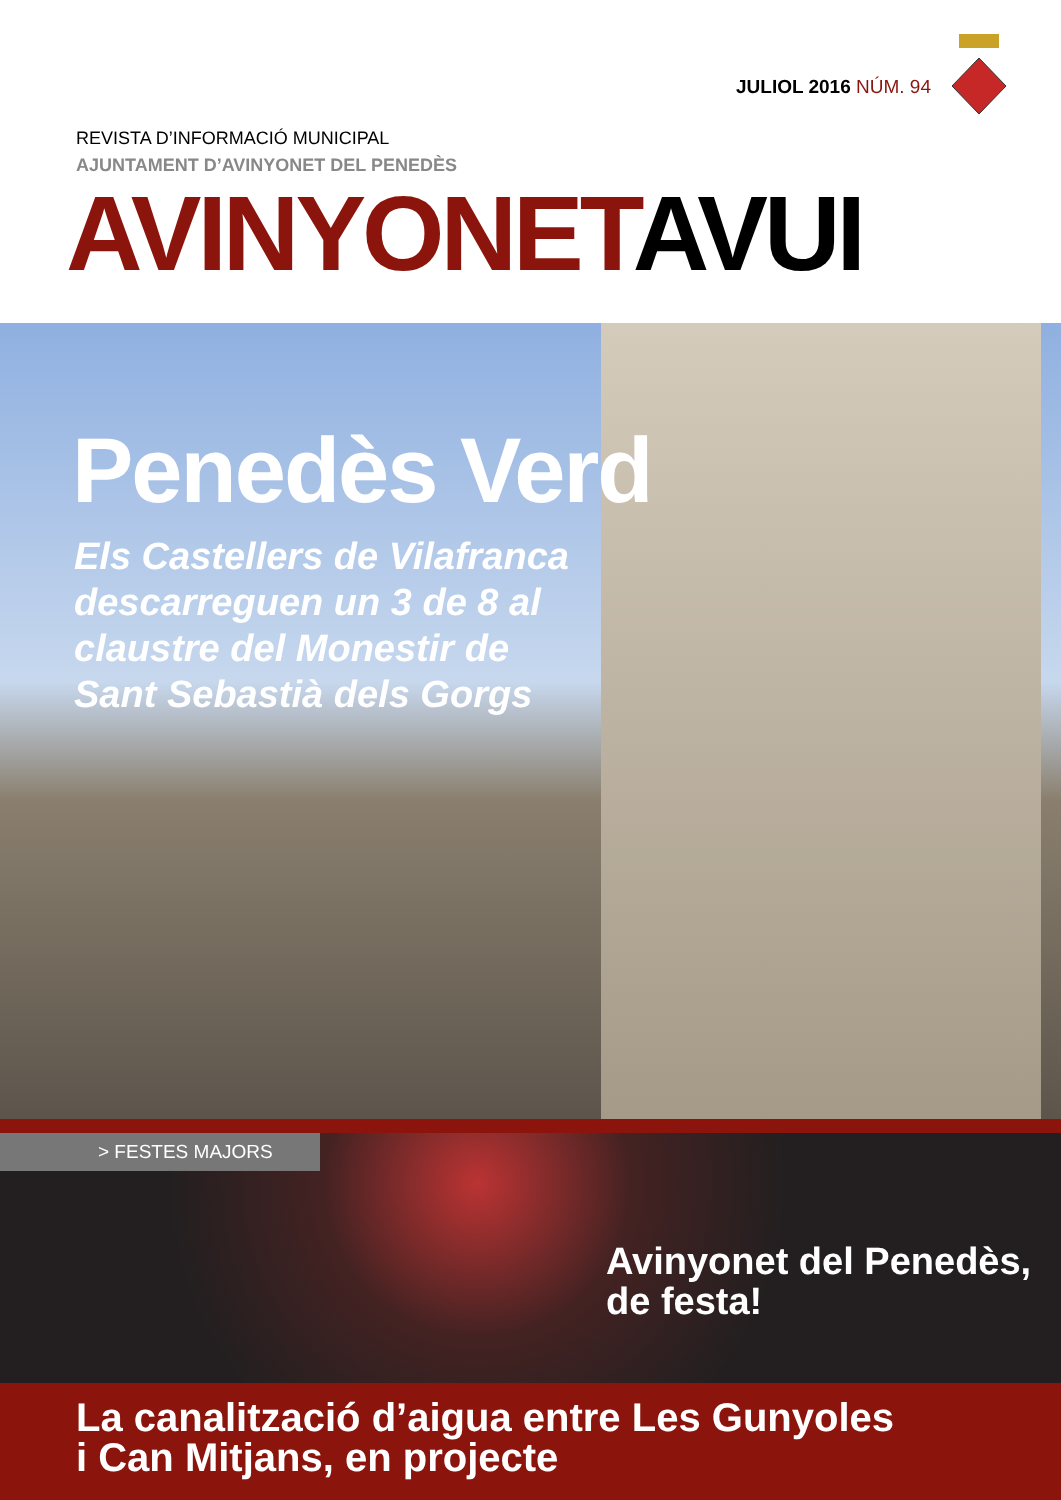JULIOL 2016 NÚM. 94
REVISTA D’INFORMACIÓ MUNICIPAL
AJUNTAMENT D’AVINYONET DEL PENEDÈS
AVINYONETAVUI
Penedès Verd
Els Castellers de Vilafranca descarreguen un 3 de 8 al claustre del Monestir de Sant Sebastià dels Gorgs
> FESTES MAJORS
Avinyonet del Penedès,
de festa!
La canalització d’aigua entre Les Gunyoles
i Can Mitjans, en projecte